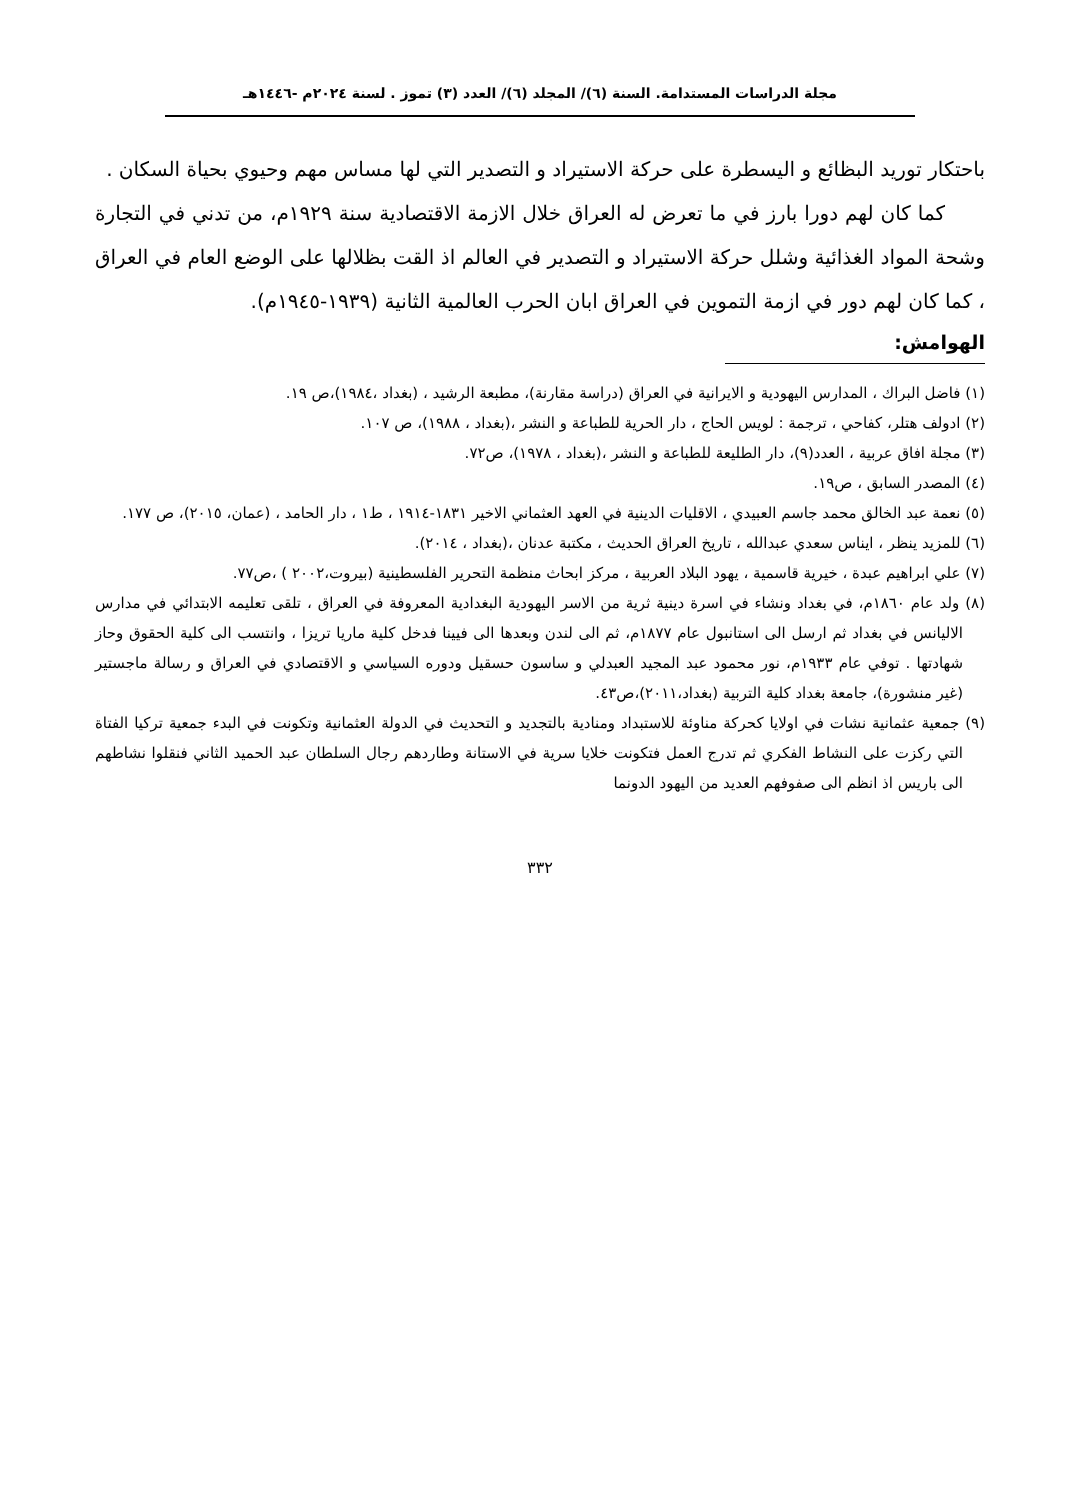مجلة الدراسات المستدامة. السنة (٦)/ المجلد (٦)/ العدد (٣) تموز . لسنة ٢٠٢٤م -١٤٤٦هـ
باحتكار توريد البظائع و اليسطرة على حركة الاستيراد و التصدير التي لها مساس مهم وحيوي بحياة السكان .
كما كان لهم دورا بارز في ما تعرض له العراق خلال الازمة الاقتصادية سنة ١٩٢٩م، من تدني في التجارة وشحة المواد الغذائية وشلل حركة الاستيراد و التصدير في العالم اذ القت بظلالها على الوضع العام في العراق ، كما كان لهم دور في ازمة التموين في العراق ابان الحرب العالمية الثانية (١٩٣٩-١٩٤٥م).
الهوامش:
(١) فاضل البراك ، المدارس اليهودية و الايرانية في العراق (دراسة مقارنة)، مطبعة الرشيد ، (بغداد ،١٩٨٤)،ص ١٩.
(٢) ادولف هتلر، كفاحي ، ترجمة : لويس الحاج ، دار الحرية للطباعة و النشر ،(بغداد ، ١٩٨٨)، ص ١٠٧.
(٣) مجلة افاق عربية ، العدد(٩)، دار الطليعة للطباعة و النشر ،(بغداد ، ١٩٧٨)، ص٧٢.
(٤) المصدر السابق ، ص١٩.
(٥) نعمة عبد الخالق محمد جاسم العبيدي ، الاقليات الدينية في العهد العثماني الاخير ١٨٣١-١٩١٤ ، ط١ ، دار الحامد ، (عمان، ٢٠١٥)، ص ١٧٧.
(٦) للمزيد ينظر ، ايناس سعدي عبدالله ، تاريخ العراق الحديث ، مكتبة عدنان ،(بغداد ، ٢٠١٤).
(٧) علي ابراهيم عبدة ، خيرية قاسمية ، يهود البلاد العربية ، مركز ابحاث منظمة التحرير الفلسطينية (بيروت،٢٠٠٢ ) ،ص٧٧.
(٨) ولد عام ١٨٦٠م، في بغداد ونشاء في اسرة دينية ثرية من الاسر اليهودية البغدادية المعروفة في العراق ، تلقى تعليمه الابتدائي في مدارس الاليانس في بغداد ثم ارسل الى استانبول عام ١٨٧٧م، ثم الى لندن وبعدها الى فيينا فدخل كلية ماريا تريزا ، وانتسب الى كلية الحقوق وحاز شهادتها . توفي عام ١٩٣٣م، نور محمود عبد المجيد العبدلي و ساسون حسقيل ودوره السياسي و الاقتصادي في العراق و رسالة ماجستير (غير منشورة)، جامعة بغداد كلية التربية (بغداد،٢٠١١)،ص٤٣.
(٩) جمعية عثمانية نشات في اولايا كحركة مناوئة للاستبداد ومنادية بالتجديد و التحديث في الدولة العثمانية وتكونت في البدء جمعية تركيا الفتاة التي ركزت على النشاط الفكري ثم تدرج العمل فتكونت خلايا سرية في الاستانة وطاردهم رجال السلطان عبد الحميد الثاني فنقلوا نشاطهم الى باريس اذ انظم الى صفوفهم العديد من اليهود الدونما
٣٣٢